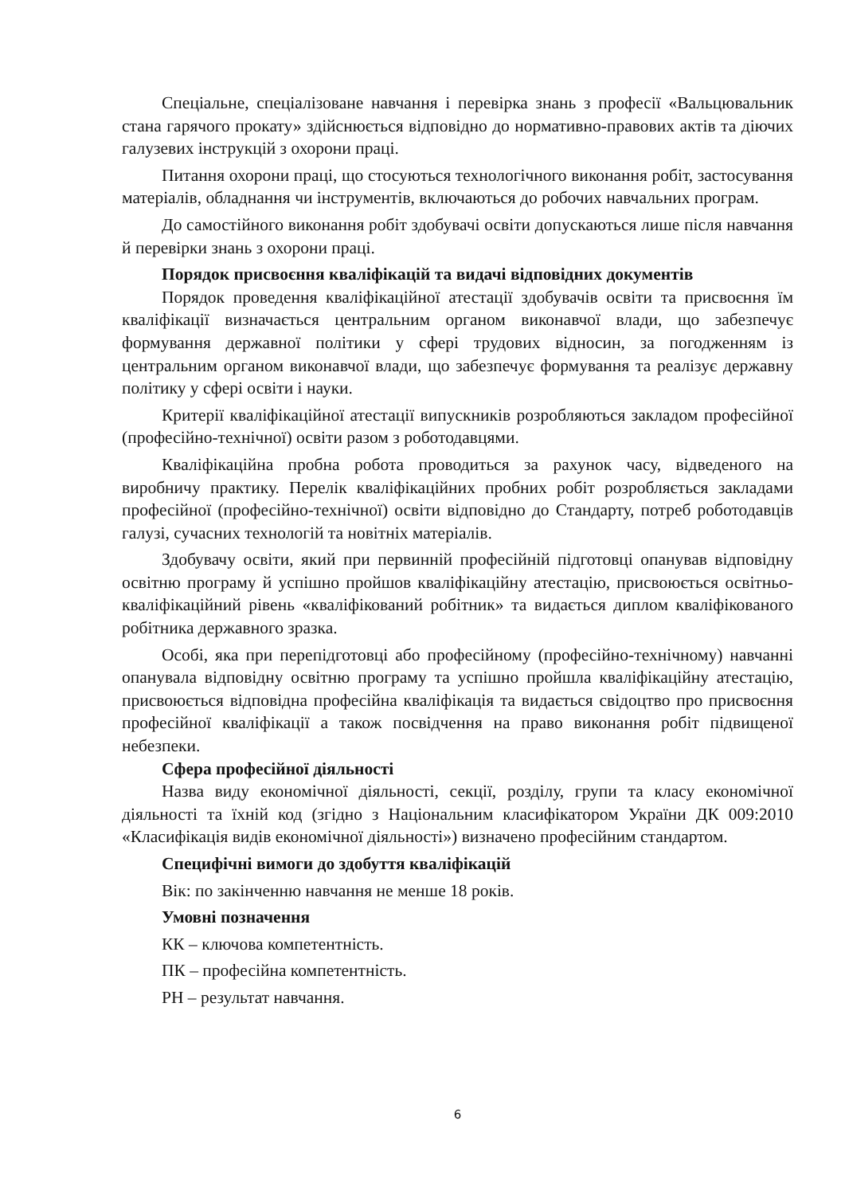Спеціальне, спеціалізоване навчання і перевірка знань з професії «Вальцювальник стана гарячого прокату» здійснюється відповідно до нормативно-правових актів та діючих галузевих інструкцій з охорони праці.
Питання охорони праці, що стосуються технологічного виконання робіт, застосування матеріалів, обладнання чи інструментів, включаються до робочих навчальних програм.
До самостійного виконання робіт здобувачі освіти допускаються лише після навчання й перевірки знань з охорони праці.
Порядок присвоєння кваліфікацій та видачі відповідних документів
Порядок проведення кваліфікаційної атестації здобувачів освіти та присвоєння їм кваліфікації визначається центральним органом виконавчої влади, що забезпечує формування державної політики у сфері трудових відносин, за погодженням із центральним органом виконавчої влади, що забезпечує формування та реалізує державну політику у сфері освіти і науки.
Критерії кваліфікаційної атестації випускників розробляються закладом професійної (професійно-технічної) освіти разом з роботодавцями.
Кваліфікаційна пробна робота проводиться за рахунок часу, відведеного на виробничу практику. Перелік кваліфікаційних пробних робіт розробляється закладами професійної (професійно-технічної) освіти відповідно до Стандарту, потреб роботодавців галузі, сучасних технологій та новітніх матеріалів.
Здобувачу освіти, який при первинній професійній підготовці опанував відповідну освітню програму й успішно пройшов кваліфікаційну атестацію, присвоюється освітньо-кваліфікаційний рівень «кваліфікований робітник» та видається диплом кваліфікованого робітника державного зразка.
Особі, яка при перепідготовці або професійному (професійно-технічному) навчанні опанувала відповідну освітню програму та успішно пройшла кваліфікаційну атестацію, присвоюється відповідна професійна кваліфікація та видається свідоцтво про присвоєння професійної кваліфікації а також посвідчення на право виконання робіт підвищеної небезпеки.
Сфера професійної діяльності
Назва виду економічної діяльності, секції, розділу, групи та класу економічної діяльності та їхній код (згідно з Національним класифікатором України ДК 009:2010 «Класифікація видів економічної діяльності») визначено професійним стандартом.
Специфічні вимоги до здобуття кваліфікацій
Вік: по закінченню навчання не менше 18 років.
Умовні позначення
КК – ключова компетентність.
ПК – професійна компетентність.
РН – результат навчання.
6